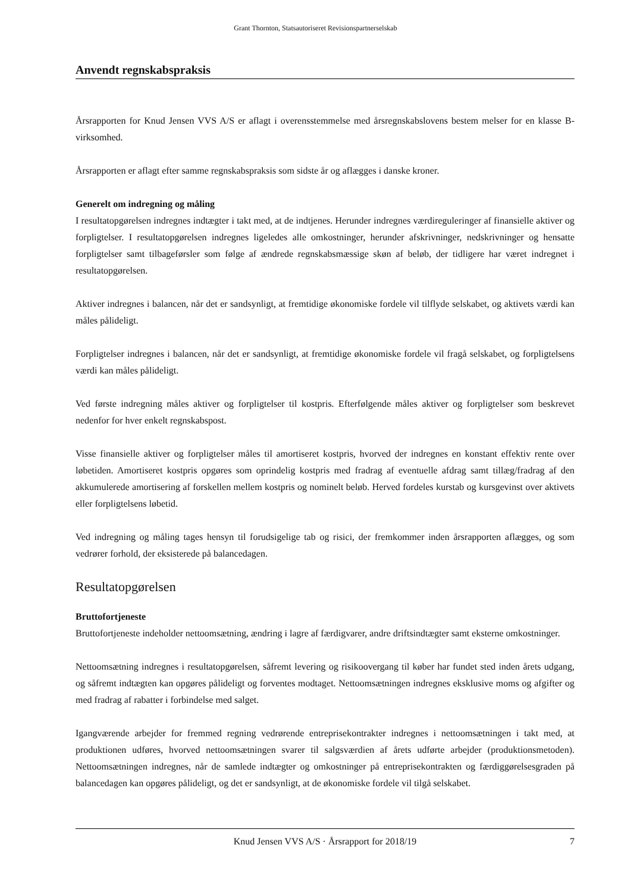Grant Thornton, Statsautoriseret Revisionspartnerselskab
Anvendt regnskabspraksis
Årsrapporten for Knud Jensen VVS A/S er aflagt i overensstemmelse med årsregnskabslovens bestem melser for en klasse B-virksomhed.
Årsrapporten er aflagt efter samme regnskabspraksis som sidste år og aflægges i danske kroner.
Generelt om indregning og måling
I resultatopgørelsen indregnes indtægter i takt med, at de indtjenes. Herunder indregnes værdireguleringer af finansielle aktiver og forpligtelser. I resultatopgørelsen indregnes ligeledes alle omkostninger, herunder afskrivninger, nedskrivninger og hensatte forpligtelser samt tilbageførsler som følge af ændrede regnskabsmæssige skøn af beløb, der tidligere har været indregnet i resultatopgørelsen.
Aktiver indregnes i balancen, når det er sandsynligt, at fremtidige økonomiske fordele vil tilflyde selskabet, og aktivets værdi kan måles pålideligt.
Forpligtelser indregnes i balancen, når det er sandsynligt, at fremtidige økonomiske fordele vil fragå selskabet, og forpligtelsens værdi kan måles pålideligt.
Ved første indregning måles aktiver og forpligtelser til kostpris. Efterfølgende måles aktiver og forpligtelser som beskrevet nedenfor for hver enkelt regnskabspost.
Visse finansielle aktiver og forpligtelser måles til amortiseret kostpris, hvorved der indregnes en konstant effektiv rente over løbetiden. Amortiseret kostpris opgøres som oprindelig kostpris med fradrag af eventuelle afdrag samt tillæg/fradrag af den akkumulerede amortisering af forskellen mellem kostpris og nominelt beløb. Herved fordeles kurstab og kursgevinst over aktivets eller forpligtelsens løbetid.
Ved indregning og måling tages hensyn til forudsigelige tab og risici, der fremkommer inden årsrapporten aflægges, og som vedrører forhold, der eksisterede på balancedagen.
Resultatopgørelsen
Bruttofortjeneste
Bruttofortjeneste indeholder nettoomsætning, ændring i lagre af færdigvarer, andre driftsindtægter samt eksterne omkostninger.
Nettoomsætning indregnes i resultatopgørelsen, såfremt levering og risikoovergang til køber har fundet sted inden årets udgang, og såfremt indtægten kan opgøres pålideligt og forventes modtaget. Nettoomsætningen indregnes eksklusive moms og afgifter og med fradrag af rabatter i forbindelse med salget.
Igangværende arbejder for fremmed regning vedrørende entreprisekontrakter indregnes i nettoomsætningen i takt med, at produktionen udføres, hvorved nettoomsætningen svarer til salgsværdien af årets udførte arbejder (produktionsmetoden). Nettoomsætningen indregnes, når de samlede indtægter og omkostninger på entreprisekontrakten og færdiggørelsesgraden på balancedagen kan opgøres pålideligt, og det er sandsynligt, at de økonomiske fordele vil tilgå selskabet.
Knud Jensen VVS A/S · Årsrapport for 2018/19 7